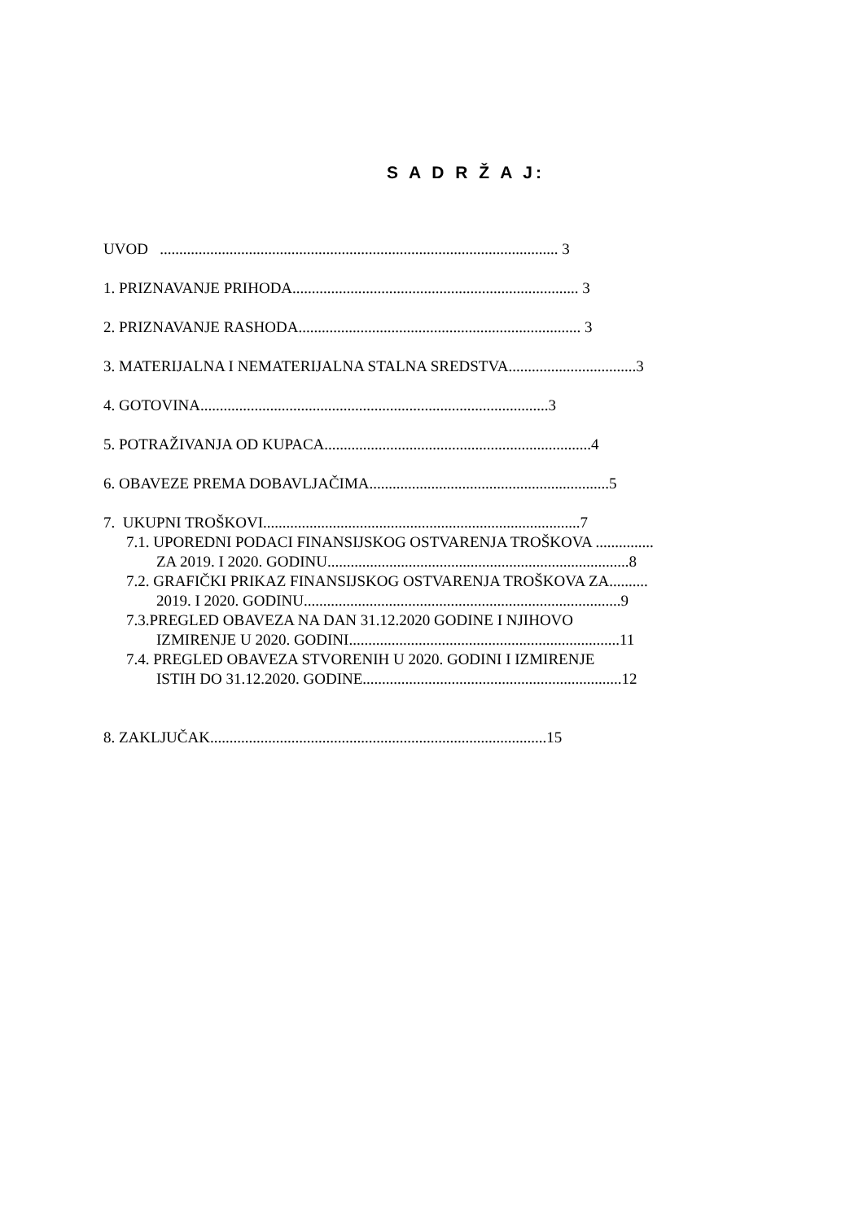S A D R Ž A J:
UVOD ....................................................................................................... 3
1. PRIZNAVANJE PRIHODA.......................................................................... 3
2. PRIZNAVANJE RASHODA......................................................................... 3
3. MATERIJALNA I NEMATERIJALNA STALNA SREDSTVA.................................3
4. GOTOVINA..........................................................................................3
5. POTRAŽIVANJA OD KUPACA.....................................................................4
6. OBAVEZE PREMA DOBAVLJAČIMA..............................................................5
7. UKUPNI TROŠKOVI..................................................................................7
7.1. UPOREDNI PODACI FINANSIJSKOG OSTVARENJA TROŠKOVA ...............
ZA 2019. I 2020. GODINU..............................................................................8
7.2. GRAFIČKI PRIKAZ FINANSIJSKOG OSTVARENJA TROŠKOVA ZA..........
2019. I 2020. GODINU..................................................................................9
7.3.PREGLED OBAVEZA NA DAN 31.12.2020 GODINE I NJIHOVO
IZMIRENJE U 2020. GODINI......................................................................11
7.4. PREGLED OBAVEZA STVORENIH U 2020. GODINI I IZMIRENJE
ISTIH DO 31.12.2020. GODINE...................................................................12
8. ZAKLJUČAK.......................................................................................15